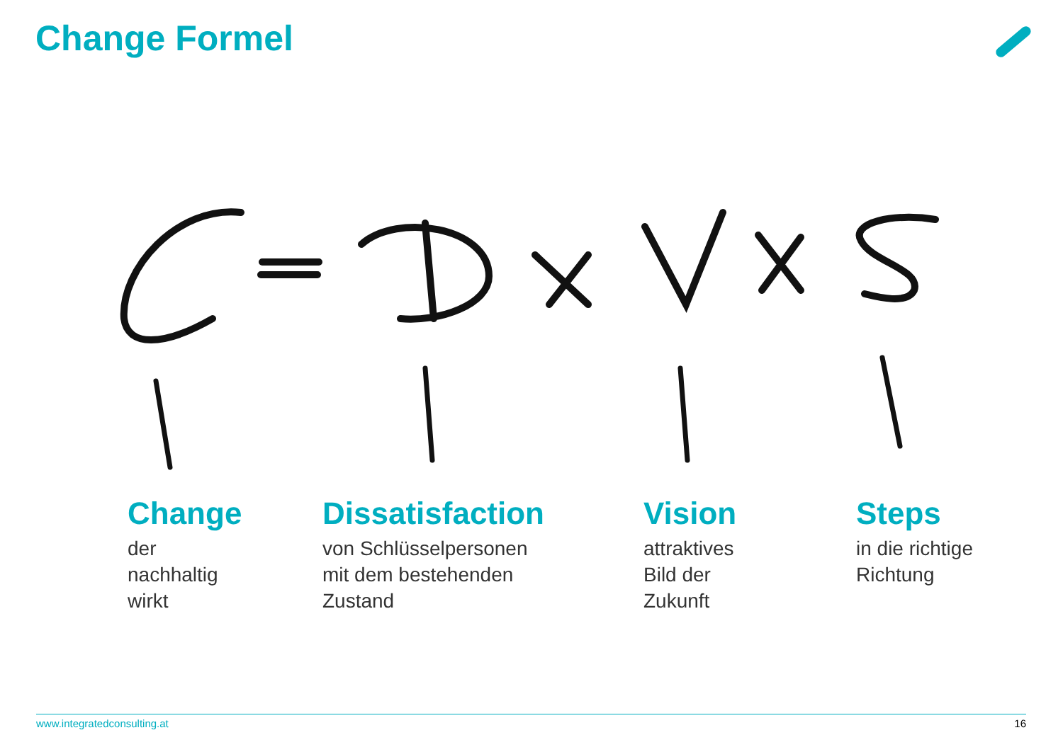Change Formel
Change
der
nachhaltig
wirkt
Dissatisfaction
von Schlüsselpersonen
mit dem bestehenden
Zustand
Vision
attraktives
Bild der
Zukunft
Steps
in die richtige
Richtung
www.integratedconsulting.at 16